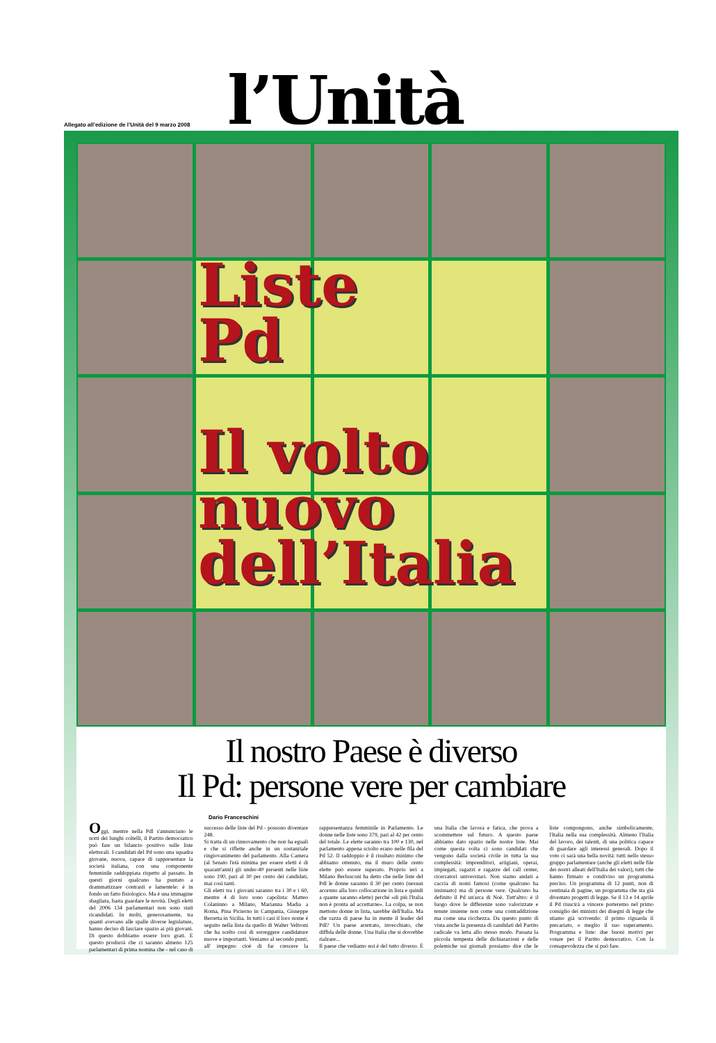Allegato all’edizione de l’Unità del 9 marzo 2008
l’Unità
Liste
Pd
Il volto
nuovo
dell’Italia
Il nostro Paese è diverso
Il Pd: persone vere per cambiare
Dario Franceschini
Oggi, mentre nella Pdl s'annunciano le notti dei lunghi coltelli, il Partito democratico può fare un bilancio positivo sulle liste elettorali. I candidati del Pd sono una squadra giovane, nuova, capace di rappresentare la società italiana, con una componente femminile raddoppiata rispetto al passato. In questi giorni qualcuno ha puntato a drammatizzare contrasti e lamentele: è in fondo un fatto fisiologico. Ma è una immagine sbagliata, basta guardare le novità. Degli eletti del 2006 134 parlamentari non sono stati ricandidati. In molti, generosamente, tra quanti avevano alle spalle diverse legislature, hanno deciso di lasciare spazio ai più giovani. Di questo dobbiamo essere loro grati. E questo produrrà che ci saranno almeno 125 parlamentari di prima nomina che - nel caso di successo delle liste del Pd - possono diventare 248.
Si tratta di un rinnovamento che non ha eguali e che si riflette anche in un sostanziale ringiovanimento del parlamento. Alla Camera (al Senato l'età minima per essere eletti è di quarant'anni) gli under-40 presenti nelle liste sono 190, pari al 30 per cento dei candidati, mai così tanti.
Gli eletti tra i giovani saranno tra i 30 e i 60, mentre 4 di loro sono capolista: Matteo Colaninno a Milano, Marianna Madia a Roma, Pina Picierno in Campania, Giuseppe Berretta in Sicilia. In tutti i casi il loro nome è seguito nella lista da quello di Walter Veltroni che ha scelto così di sorreggere candidature nuove e importanti. Veniamo al secondo punti, all' impegno cioè di far crescere la rappresentanza femminile in Parlamento. Le donne nelle liste sono 379, pari al 42 per cento del totale. Le elette saranno tra 100 e 130, nel parlamento appena sciolto erano nelle fila del Pd 52. Il raddoppio è il risultato minimo che abbiamo ottenuto, ma il muro delle cento elette può essere superato. Proprio ieri a Milano Berlusconi ha detto che nelle liste del Pdl le donne saranno il 30 per cento (nessun accenno alla loro collocazione in lista e quindi a quante saranno elette) perché «di più l'Italia non è pronta ad accettarne». La colpa, se non mettono donne in lista, sarebbe dell'Italia. Ma che razza di paese ha in mente il leader del Pdl? Un paese arretrato, invecchiato, che diffida delle donne. Una Italia che si dovrebbe rialzare...
Il paese che vediamo noi è del tutto diverso. È una Italia che lavora e fatica, che prova a scommettere sul futuro. A questo paese abbiamo dato spazio nelle nostre liste. Mai come questa volta ci sono candidati che vengono dalla società civile in tutta la sua complessità: imprenditori, artigiani, operai, impiegati, ragazzi e ragazze del call center, ricercatori universitari. Non siamo andati a caccia di nomi famosi (come qualcuno ha insinuato) ma di persone vere. Qualcuno ha definito il Pd un'arca di Noè. Tutt'altro: è il luogo dove le differenze sono valorizzate e tenute insieme non come una contraddizione ma come una ricchezza. Da questo punto di vista anche la presenza di candidati del Partito radicale va letta allo stesso modo. Passata la piccola tempesta delle dichiarazioni e delle polemiche sui giornali possiamo dire che le liste compongono, anche simbolicamente, l'Italia nella sua complessità. Almeno l'Italia del lavoro, dei talenti, di una politica capace di guardare agli interessi generali. Dopo il voto ci sarà una bella novità: tutti nello stesso gruppo parlamentare (anche gli eletti nelle file dei nostri alleati dell'Italia dei valori), tutti che hanno firmato e condiviso un programma preciso. Un programma di 12 punti, non di centinaia di pagine, un programma che sta già diventato progetti di legge. Se il 13 e 14 aprile il Pd riuscirà a vincere porteremo nel primo consiglio dei ministri dei disegni di legge che stiamo già scrivendo: il primo riguarda il precariato, o meglio il suo superamento. Programma e liste: due buoni motivi per votare per il Partito democratico. Con la consapevolezza che si può fare.